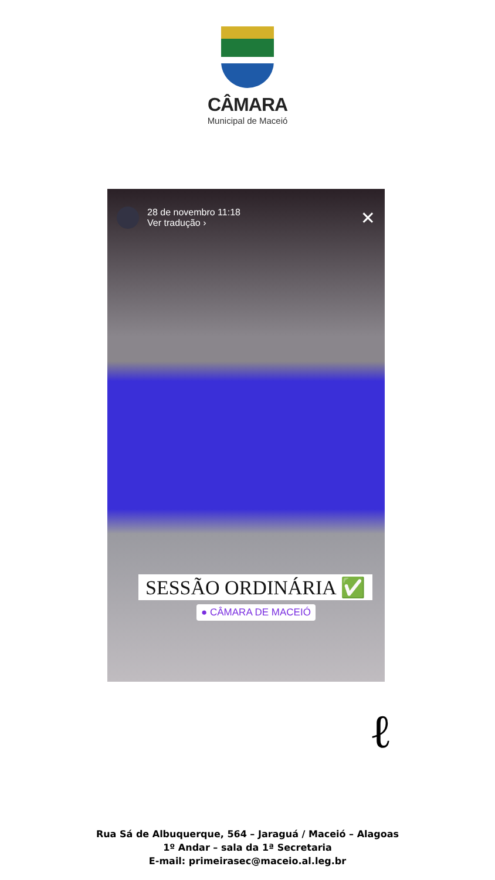CÂMARA
Municipal de Maceió
28 de novembro 11:18
Ver tradução ›
✕
SESSÃO ORDINÁRIA ✅
● CÂMARA DE MACEIÓ
ℓ
Rua Sá de Albuquerque, 564 – Jaraguá / Maceió – Alagoas
1º Andar – sala da 1ª Secretaria
E-mail: primeirasec@maceio.al.leg.br